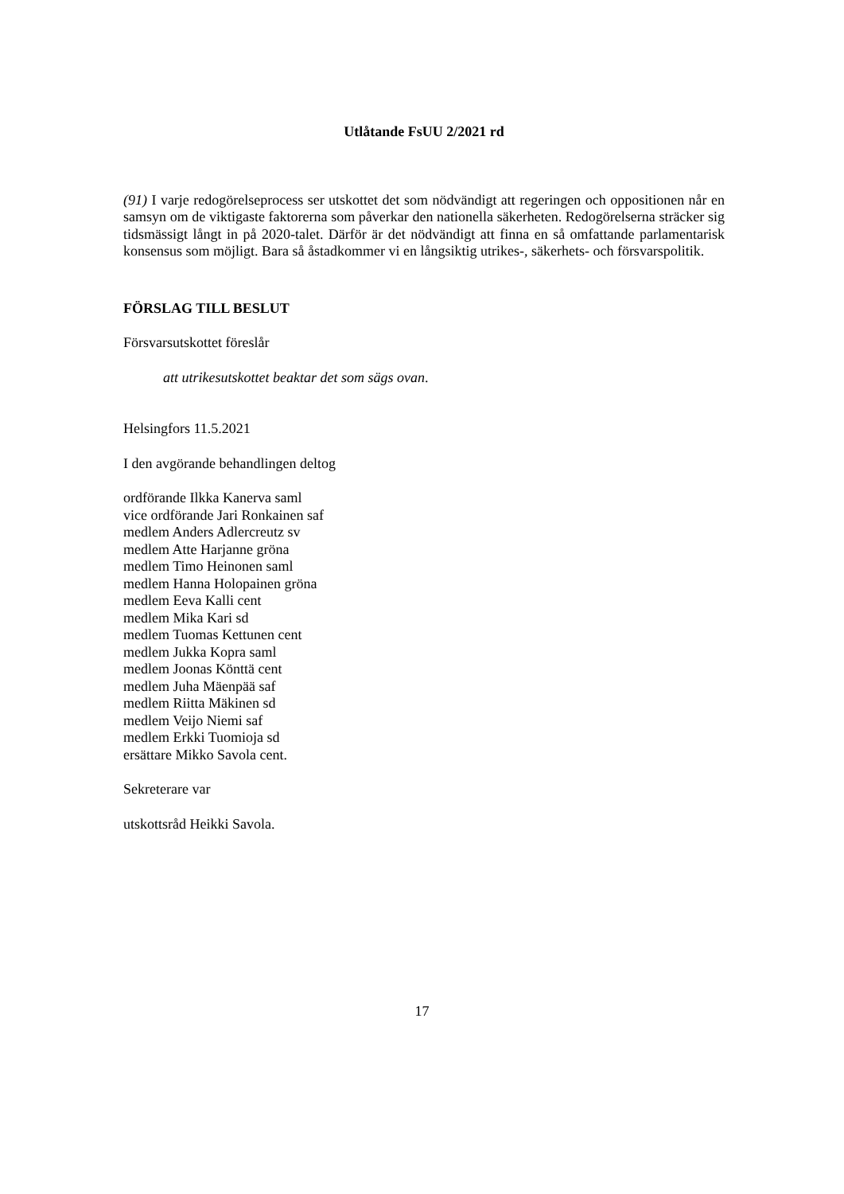Utlåtande FsUU 2/2021 rd
(91) I varje redogörelseprocess ser utskottet det som nödvändigt att regeringen och oppositionen når en samsyn om de viktigaste faktorerna som påverkar den nationella säkerheten. Redogörelserna sträcker sig tidsmässigt långt in på 2020-talet. Därför är det nödvändigt att finna en så omfattande parlamentarisk konsensus som möjligt. Bara så åstadkommer vi en långsiktig utrikes-, säkerhets- och försvarspolitik.
FÖRSLAG TILL BESLUT
Försvarsutskottet föreslår
att utrikesutskottet beaktar det som sägs ovan.
Helsingfors 11.5.2021
I den avgörande behandlingen deltog
ordförande Ilkka Kanerva saml
vice ordförande Jari Ronkainen saf
medlem Anders Adlercreutz sv
medlem Atte Harjanne gröna
medlem Timo Heinonen saml
medlem Hanna Holopainen gröna
medlem Eeva Kalli cent
medlem Mika Kari sd
medlem Tuomas Kettunen cent
medlem Jukka Kopra saml
medlem Joonas Könttä cent
medlem Juha Mäenpää saf
medlem Riitta Mäkinen sd
medlem Veijo Niemi saf
medlem Erkki Tuomioja sd
ersättare Mikko Savola cent.
Sekreterare var
utskottsråd Heikki Savola.
17